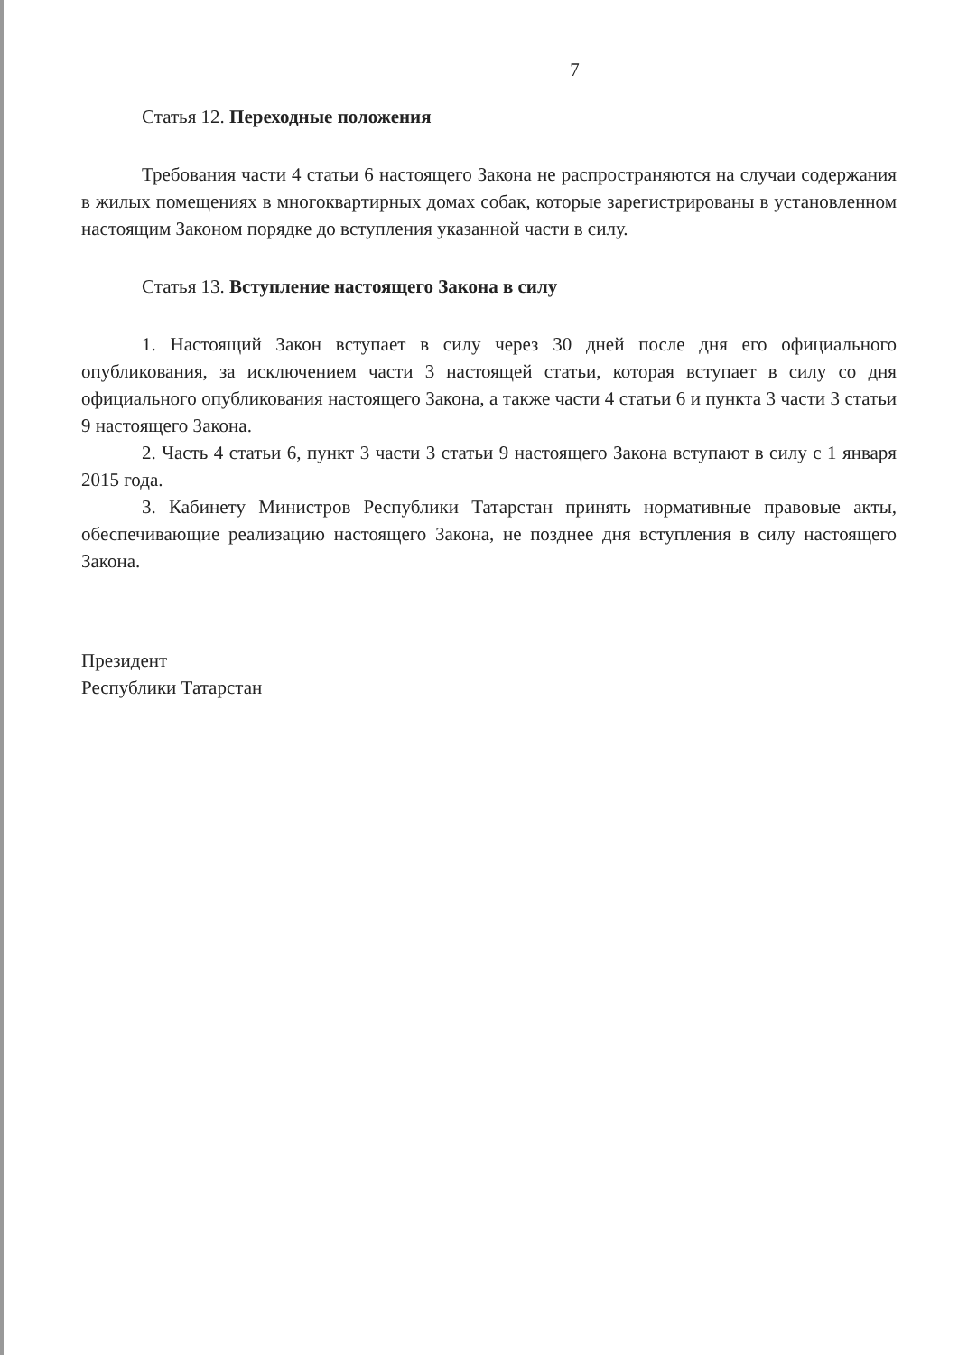7
Статья 12. Переходные положения
Требования части 4 статьи 6 настоящего Закона не распространяются на случаи содержания в жилых помещениях в многоквартирных домах собак, которые зарегистрированы в установленном настоящим Законом порядке до вступления указанной части в силу.
Статья 13. Вступление настоящего Закона в силу
1. Настоящий Закон вступает в силу через 30 дней после дня его официального опубликования, за исключением части 3 настоящей статьи, которая вступает в силу со дня официального опубликования настоящего Закона, а также части 4 статьи 6 и пункта 3 части 3 статьи 9 настоящего Закона.
2. Часть 4 статьи 6, пункт 3 части 3 статьи 9 настоящего Закона вступают в силу с 1 января 2015 года.
3. Кабинету Министров Республики Татарстан принять нормативные правовые акты, обеспечивающие реализацию настоящего Закона, не позднее дня вступления в силу настоящего Закона.
Президент
Республики Татарстан